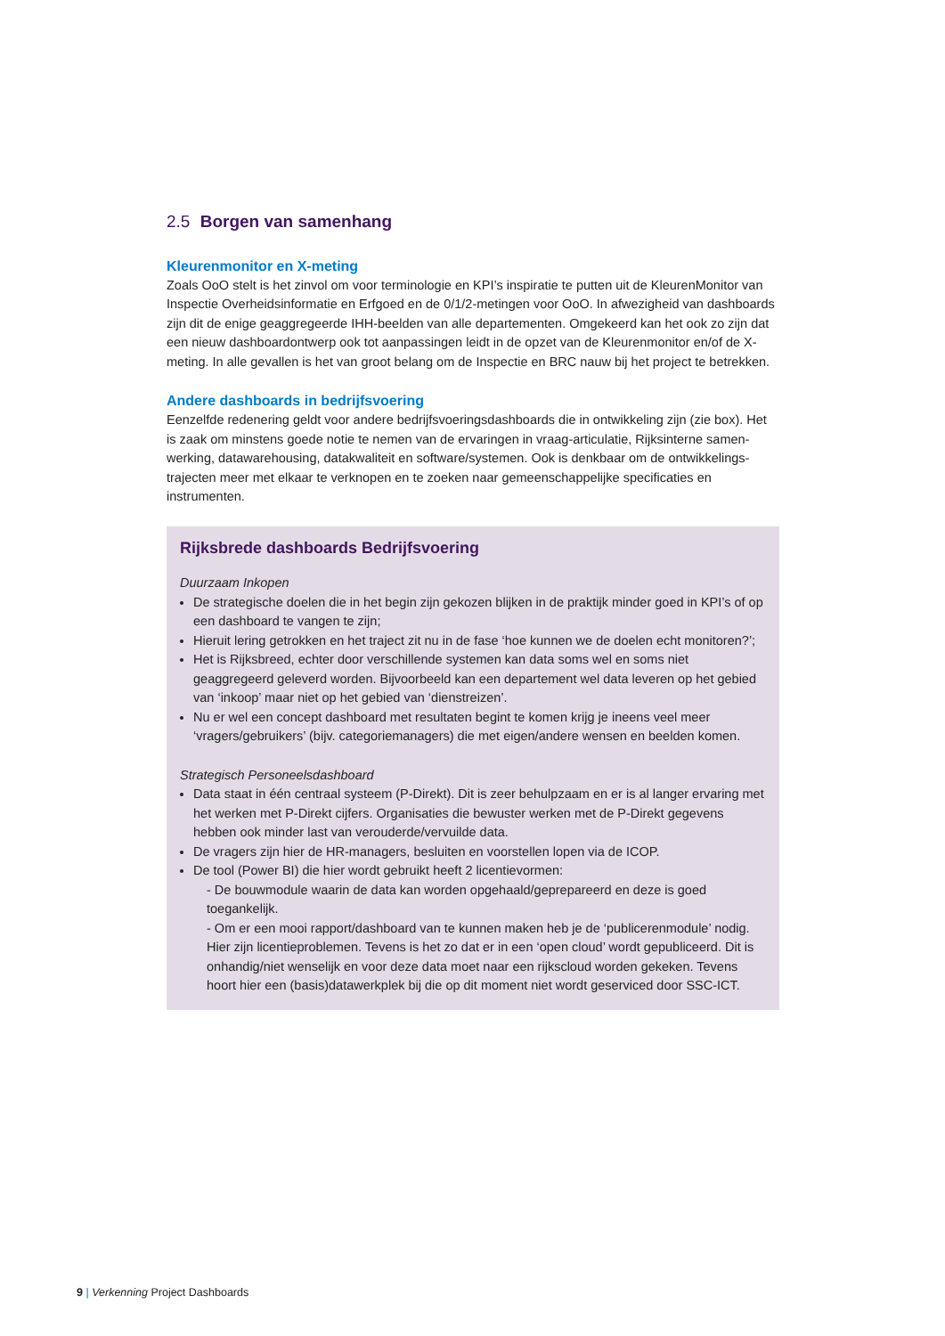2.5 Borgen van samenhang
Kleurenmonitor en X-meting
Zoals OoO stelt is het zinvol om voor terminologie en KPI’s inspiratie te putten uit de KleurenMonitor van Inspectie Overheidsinformatie en Erfgoed en de 0/1/2-metingen voor OoO. In afwezigheid van dashboards zijn dit de enige geaggregeerde IHH-beelden van alle departementen. Omgekeerd kan het ook zo zijn dat een nieuw dashboardontwerp ook tot aanpassingen leidt in de opzet van de Kleurenmonitor en/of de X-meting. In alle gevallen is het van groot belang om de Inspectie en BRC nauw bij het project te betrekken.
Andere dashboards in bedrijfsvoering
Eenzelfde redenering geldt voor andere bedrijfsvoeringsdashboards die in ontwikkeling zijn (zie box). Het is zaak om minstens goede notie te nemen van de ervaringen in vraag-articulatie, Rijksinterne samen-werking, datawarehousing, datakwaliteit en software/systemen. Ook is denkbaar om de ontwikkelings-trajecten meer met elkaar te verknopen en te zoeken naar gemeenschappelijke specificaties en instrumenten.
Rijksbrede dashboards Bedrijfsvoering
Duurzaam Inkopen
De strategische doelen die in het begin zijn gekozen blijken in de praktijk minder goed in KPI’s of op een dashboard te vangen te zijn;
Hieruit lering getrokken en het traject zit nu in de fase ‘hoe kunnen we de doelen echt monitoren?’;
Het is Rijksbreed, echter door verschillende systemen kan data soms wel en soms niet geaggregeerd geleverd worden. Bijvoorbeeld kan een departement wel data leveren op het gebied van ‘inkoop’ maar niet op het gebied van ‘dienstreizen’.
Nu er wel een concept dashboard met resultaten begint te komen krijg je ineens veel meer ‘vragers/gebruikers’ (bijv. categoriemanagers) die met eigen/andere wensen en beelden komen.
Strategisch Personeelsdashboard
Data staat in één centraal systeem (P-Direkt). Dit is zeer behulpzaam en er is al langer ervaring met het werken met P-Direkt cijfers. Organisaties die bewuster werken met de P-Direkt gegevens hebben ook minder last van verouderde/vervuilde data.
De vragers zijn hier de HR-managers, besluiten en voorstellen lopen via de ICOP.
De tool (Power BI) die hier wordt gebruikt heeft 2 licentievormen:
- De bouwmodule waarin de data kan worden opgehaald/geprepareerd en deze is goed toegankelijk.
- Om er een mooi rapport/dashboard van te kunnen maken heb je de ‘publicerenmodule’ nodig. Hier zijn licentieproblemen. Tevens is het zo dat er in een ‘open cloud’ wordt gepubliceerd. Dit is onhandig/niet wenselijk en voor deze data moet naar een rijkscloud worden gekeken. Tevens hoort hier een (basis)datawerkplek bij die op dit moment niet wordt geserviced door SSC-ICT.
9 | Verkenning Project Dashboards